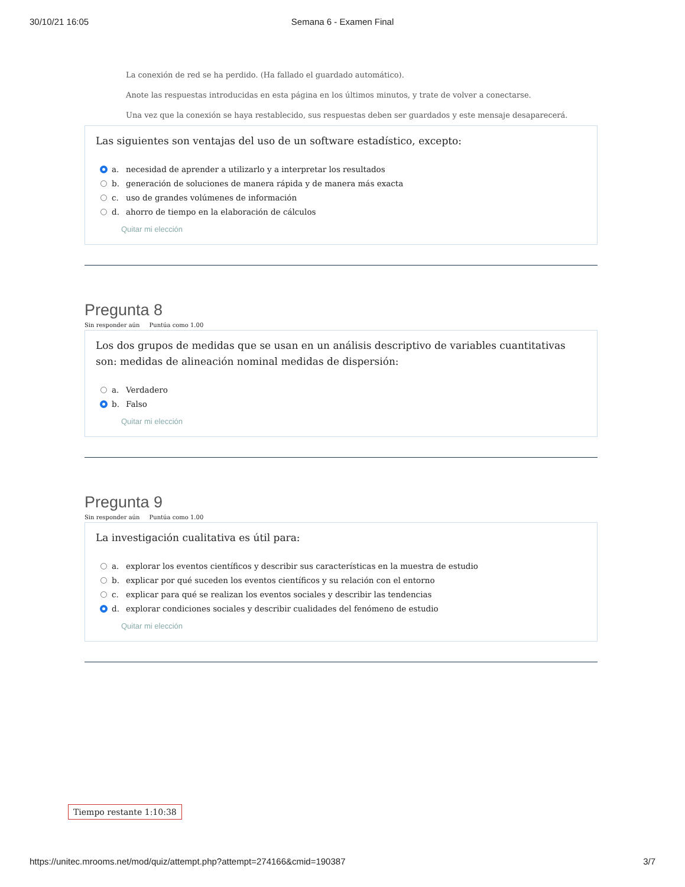30/10/21 16:05 Semana 6 - Examen Final
La conexión de red se ha perdido. (Ha fallado el guardado automático).
Anote las respuestas introducidas en esta página en los últimos minutos, y trate de volver a conectarse.
Una vez que la conexión se haya restablecido, sus respuestas deben ser guardados y este mensaje desaparecerá.
Las siguientes son ventajas del uso de un software estadístico, excepto:
a. necesidad de aprender a utilizarlo y a interpretar los resultados
b. generación de soluciones de manera rápida y de manera más exacta
c. uso de grandes volúmenes de información
d. ahorro de tiempo en la elaboración de cálculos
Quitar mi elección
Pregunta 8
Sin responder aún Puntúa como 1.00
Los dos grupos de medidas que se usan en un análisis descriptivo de variables cuantitativas son: medidas de alineación nominal medidas de dispersión:
a. Verdadero
b. Falso
Quitar mi elección
Pregunta 9
Sin responder aún Puntúa como 1.00
La investigación cualitativa es útil para:
a. explorar los eventos científicos y describir sus características en la muestra de estudio
b. explicar por qué suceden los eventos científicos y su relación con el entorno
c. explicar para qué se realizan los eventos sociales y describir las tendencias
d. explorar condiciones sociales y describir cualidades del fenómeno de estudio
Quitar mi elección
Tiempo restante 1:10:38
https://unitec.mrooms.net/mod/quiz/attempt.php?attempt=274166&cmid=190387 3/7